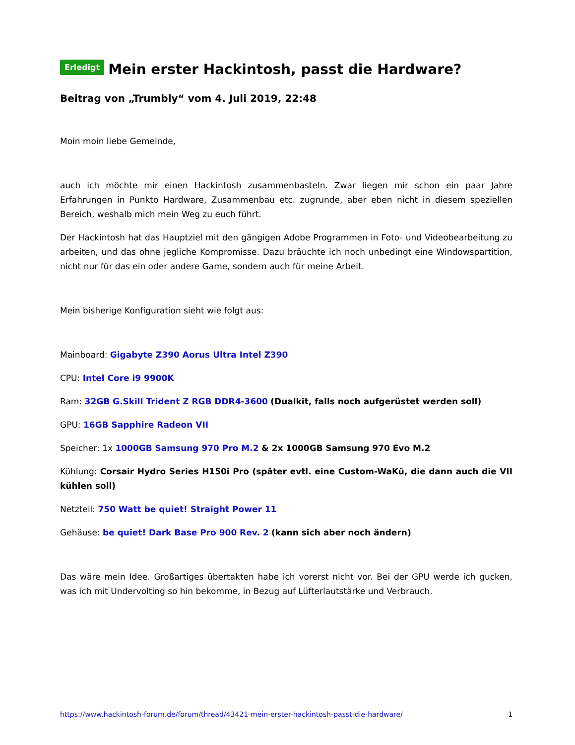Erledigt Mein erster Hackintosh, passt die Hardware?
Beitrag von „Trumbly“ vom 4. Juli 2019, 22:48
Moin moin liebe Gemeinde,
auch ich möchte mir einen Hackintosh zusammenbasteln. Zwar liegen mir schon ein paar Jahre Erfahrungen in Punkto Hardware, Zusammenbau etc. zugrunde, aber eben nicht in diesem speziellen Bereich, weshalb mich mein Weg zu euch führt.
Der Hackintosh hat das Hauptziel mit den gängigen Adobe Programmen in Foto- und Videobearbeitung zu arbeiten, und das ohne jegliche Kompromisse. Dazu bräuchte ich noch unbedingt eine Windowspartition, nicht nur für das ein oder andere Game, sondern auch für meine Arbeit.
Mein bisherige Konfiguration sieht wie folgt aus:
Mainboard: Gigabyte Z390 Aorus Ultra Intel Z390
CPU: Intel Core i9 9900K
Ram: 32GB G.Skill Trident Z RGB DDR4-3600 (Dualkit, falls noch aufgerüstet werden soll)
GPU: 16GB Sapphire Radeon VII
Speicher: 1x 1000GB Samsung 970 Pro M.2 & 2x 1000GB Samsung 970 Evo M.2
Kühlung: Corsair Hydro Series H150i Pro (später evtl. eine Custom-WaKü, die dann auch die VII kühlen soll)
Netzteil: 750 Watt be quiet! Straight Power 11
Gehäuse: be quiet! Dark Base Pro 900 Rev. 2 (kann sich aber noch ändern)
Das wäre mein Idee. Großartiges übertakten habe ich vorerst nicht vor. Bei der GPU werde ich gucken, was ich mit Undervolting so hin bekomme, in Bezug auf Lüfterlautstärke und Verbrauch.
https://www.hackintosh-forum.de/forum/thread/43421-mein-erster-hackintosh-passt-die-hardware/ 1